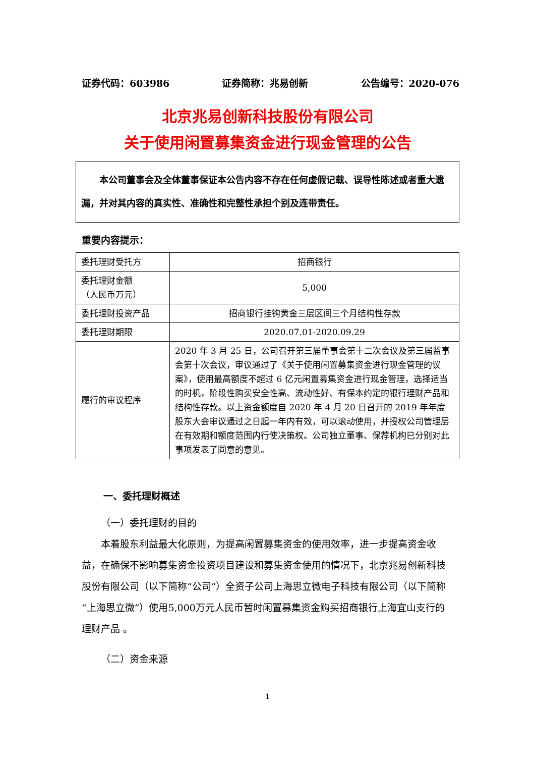证券代码：603986 证券简称：兆易创新 公告编号：2020-076
北京兆易创新科技股份有限公司
关于使用闲置募集资金进行现金管理的公告
本公司董事会及全体董事保证本公告内容不存在任何虚假记载、误导性陈述或者重大遗漏，并对其内容的真实性、准确性和完整性承担个别及连带责任。
重要内容提示：
| 委托理财受托方 | 招商银行 |
| 委托理财金额 （人民币万元） | 5,000 |
| 委托理财投资产品 | 招商银行挂钩黄金三层区间三个月结构性存款 |
| 委托理财期限 | 2020.07.01-2020.09.29 |
| 履行的审议程序 | 2020 年 3 月 25 日，公司召开第三届董事会第十二次会议及第三届监事会第十次会议，审议通过了《关于使用闲置募集资金进行现金管理的议案》，使用最高额度不超过 6 亿元闲置募集资金进行现金管理，选择适当的时机，阶段性购买安全性高、流动性好、有保本约定的银行理财产品和结构性存款。以上资金额度自 2020 年 4 月 20 日召开的 2019 年年度股东大会审议通过之日起一年内有效，可以滚动使用，并授权公司管理层在有效期和额度范围内行使决策权。公司独立董事、保荐机构已分别对此事项发表了同意的意见。 |
一、委托理财概述
（一）委托理财的目的
本着股东利益最大化原则，为提高闲置募集资金的使用效率，进一步提高资金收益，在确保不影响募集资金投资项目建设和募集资金使用的情况下，北京兆易创新科技股份有限公司（以下简称“公司”）全资子公司上海思立微电子科技有限公司（以下简称“上海思立微”）使用5,000万元人民币暂时闲置募集资金购买招商银行上海宜山支行的理财产品 。
（二）资金来源
1